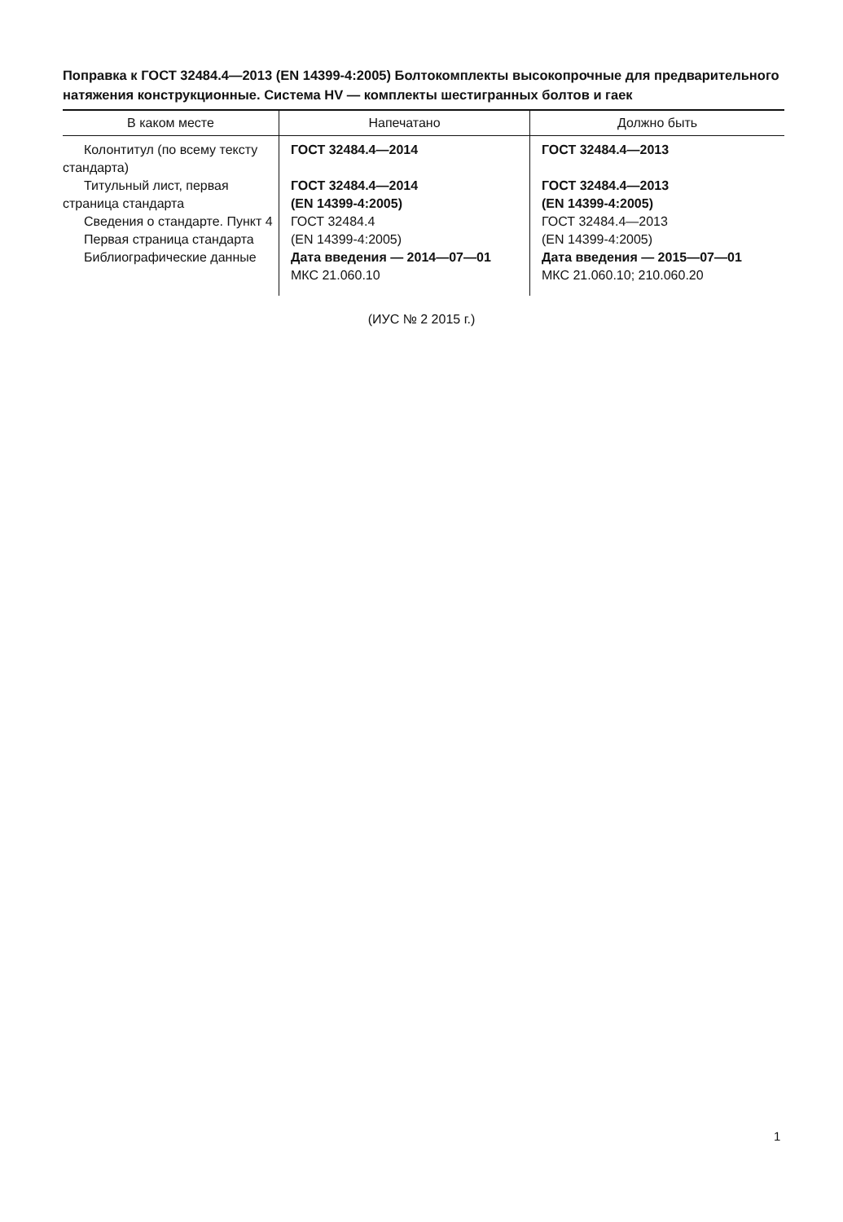Поправка к ГОСТ 32484.4—2013 (EN 14399-4:2005) Болтокомплекты высокопрочные для предварительного натяжения конструкционные. Система HV — комплекты шестигранных болтов и гаек
| В каком месте | Напечатано | Должно быть |
| --- | --- | --- |
| Колонтитул (по всему тексту стандарта) Титульный лист, первая страница стандарта Сведения о стандарте. Пункт 4 Первая страница стандарта Библиографические данные | ГОСТ 32484.4—2014 ГОСТ 32484.4—2014 (EN 14399-4:2005) ГОСТ 32484.4 (EN 14399-4:2005) Дата введения — 2014—07—01 МКС 21.060.10 | ГОСТ 32484.4—2013 ГОСТ 32484.4—2013 (EN 14399-4:2005) ГОСТ 32484.4—2013 (EN 14399-4:2005) Дата введения — 2015—07—01 МКС 21.060.10; 210.060.20 |
(ИУС № 2 2015 г.)
1